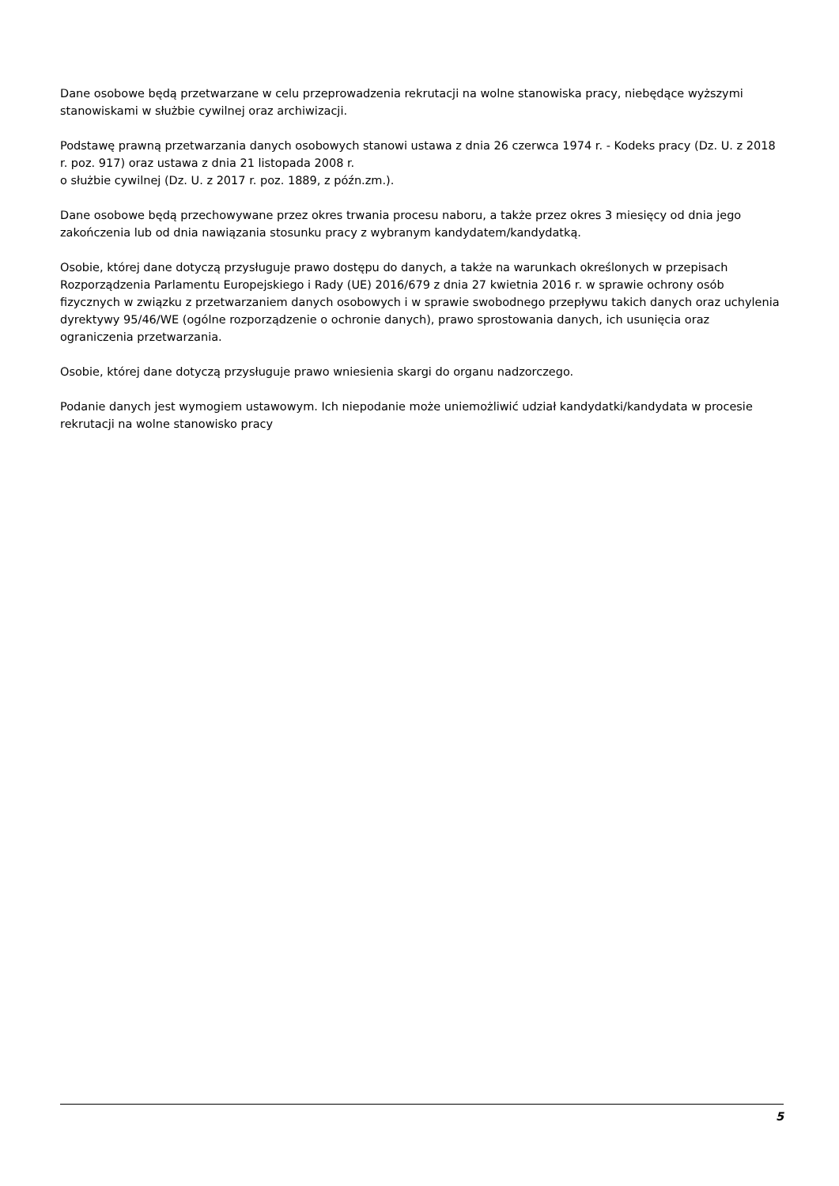Dane osobowe będą przetwarzane w celu przeprowadzenia rekrutacji na wolne stanowiska pracy, niebędące wyższymi stanowiskami w służbie cywilnej oraz archiwizacji.
Podstawę prawną przetwarzania danych osobowych stanowi ustawa z dnia 26 czerwca 1974 r. - Kodeks pracy (Dz. U. z 2018 r. poz. 917) oraz ustawa z dnia 21 listopada 2008 r.
o służbie cywilnej (Dz. U. z 2017 r. poz. 1889, z późn.zm.).
Dane osobowe będą przechowywane przez okres trwania procesu naboru, a także przez okres 3 miesięcy od dnia jego zakończenia lub od dnia nawiązania stosunku pracy z wybranym kandydatem/kandydatką.
Osobie, której dane dotyczą przysługuje prawo dostępu do danych, a także na warunkach określonych w przepisach Rozporządzenia Parlamentu Europejskiego i Rady (UE) 2016/679 z dnia 27 kwietnia 2016 r. w sprawie ochrony osób fizycznych w związku z przetwarzaniem danych osobowych i w sprawie swobodnego przepływu takich danych oraz uchylenia dyrektywy 95/46/WE (ogólne rozporządzenie o ochronie danych), prawo sprostowania danych, ich usunięcia oraz ograniczenia przetwarzania.
Osobie, której dane dotyczą przysługuje prawo wniesienia skargi do organu nadzorczego.
Podanie danych jest wymogiem ustawowym. Ich niepodanie może uniemożliwić udział kandydatki/kandydata w procesie rekrutacji na wolne stanowisko pracy
5